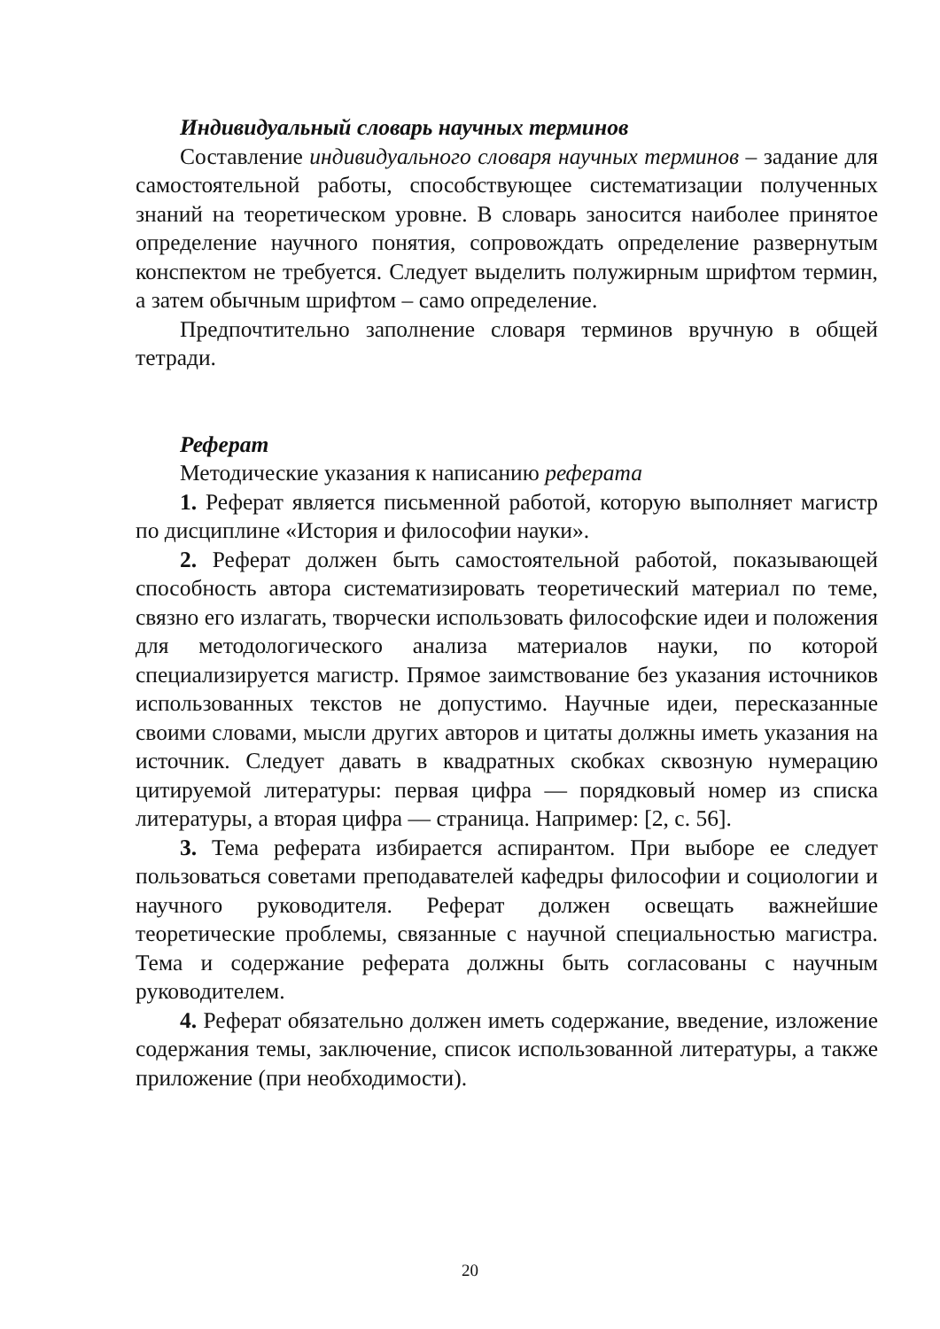Индивидуальный словарь научных терминов
Составление индивидуального словаря научных терминов – задание для самостоятельной работы, способствующее систематизации полученных знаний на теоретическом уровне. В словарь заносится наиболее принятое определение научного понятия, сопровождать определение развернутым конспектом не требуется. Следует выделить полужирным шрифтом термин, а затем обычным шрифтом – само определение.
Предпочтительно заполнение словаря терминов вручную в общей тетради.
Реферат
Методические указания к написанию реферата
1. Реферат является письменной работой, которую выполняет магистр по дисциплине «История и философии науки».
2. Реферат должен быть самостоятельной работой, показывающей способность автора систематизировать теоретический материал по теме, связно его излагать, творчески использовать философские идеи и положения для методологического анализа материалов науки, по которой специализируется магистр. Прямое заимствование без указания источников использованных текстов не допустимо. Научные идеи, пересказанные своими словами, мысли других авторов и цитаты должны иметь указания на источник. Следует давать в квадратных скобках сквозную нумерацию цитируемой литературы: первая цифра — порядковый номер из списка литературы, а вторая цифра — страница. Например: [2, с. 56].
3. Тема реферата избирается аспирантом. При выборе ее следует пользоваться советами преподавателей кафедры философии и социологии и научного руководителя. Реферат должен освещать важнейшие теоретические проблемы, связанные с научной специальностью магистра. Тема и содержание реферата должны быть согласованы с научным руководителем.
4. Реферат обязательно должен иметь содержание, введение, изложение содержания темы, заключение, список использованной литературы, а также приложение (при необходимости).
20